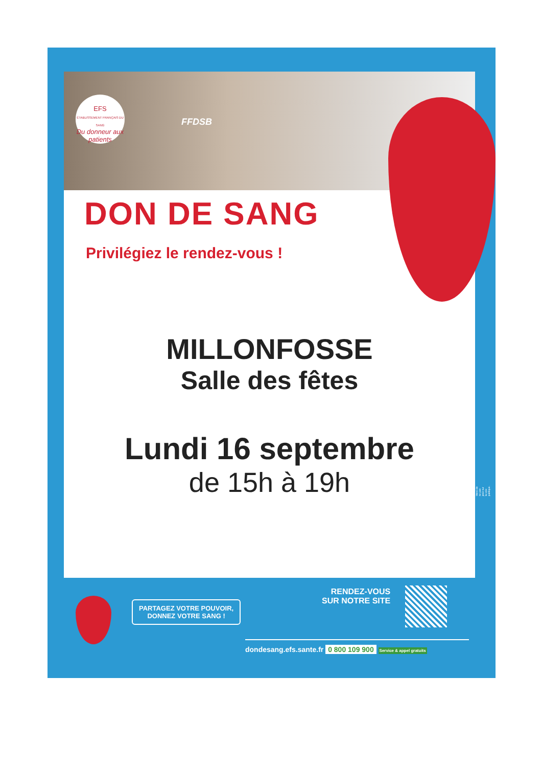EFS
ÉTABLISSEMENT FRANÇAIS DU SANG
Du donneur aux patients
FFDSB
DON DE SANG
Privilégiez le rendez-vous !
MILLONFOSSE
Salle des fêtes
Lundi 16 septembre
de 15h à 19h
PARTAGEZ VOTRE POUVOIR,
DONNEZ VOTRE SANG !
RENDEZ-VOUS
SUR NOTRE SITE
dondesang.efs.sante.fr 0 800 109 900 Service & appel gratuits
Merci de ne pas jeter sur la voie publique.